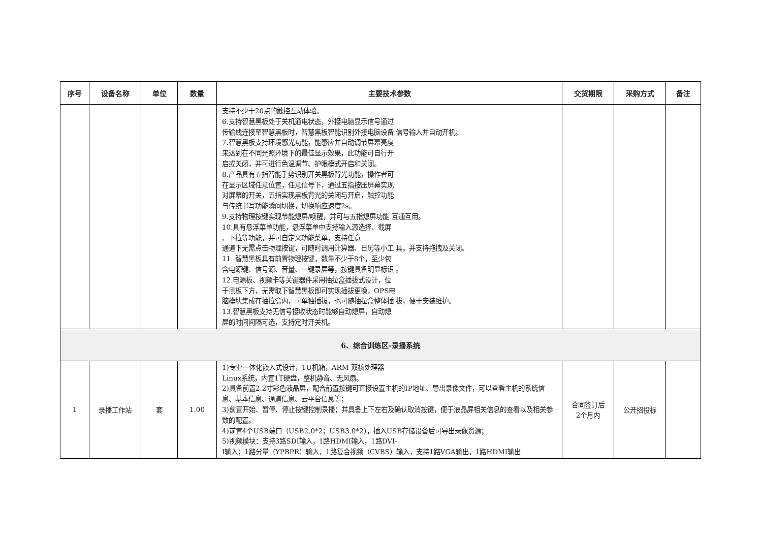| 序号 | 设备名称 | 单位 | 数量 | 主要技术参数 | 交货期限 | 采购方式 | 备注 |
| --- | --- | --- | --- | --- | --- | --- | --- |
| | | | | 支持不少于20点的触控互动体验。 6.支持智慧黑板处于关机通电状态，外接电脑显示信号通过 传输线连接至智慧黑板时，智慧黑板智能识别外接电脑设备 信号输入并自动开机。 7.智慧黑板支持环境感光功能，能感应并自动调节屏幕亮度 来达到在不同光照环境下的最佳显示效果，此功能可自行开 启或关闭，并可进行色温调节、护眼模式开启和关闭。 8.产品具有五指智能手势识别开关黑板背光功能，操作者可 在显示区域任意位置，任意信号下，通过五指按压屏幕实现 对屏幕的开关，五指实现黑板背光的关闭与开启，触控功能 与传统书写功能瞬间切换，切换响应速度2s。 9.支持物理按键实现节能熄屏/唤醒，并可与五指熄屏功能 互通互用。 10.具有悬浮菜单功能，悬浮菜单中支持输入源选择、截屏 、下拉等功能，并可自定义功能菜单，支持任意 通道下无需点击物理按键，可随时调用计算器、日历等小工 具，并支持拖拽及关闭。 11. 智慧黑板具有前置物理按键，数量不少于8个，至少包 含电源键、信号源、音量、一键录屏等，按键具备明显标识 。 12.电源板、视频卡等关键器件采用抽拉盒插拔式设计，位 于黑板下方，无需取下智慧黑板即可实现插拔更换，OPS电 脑模块集成在抽拉盒内，可单独插拔，也可随抽拉盒整体插 拔，便于安装维护。 13.智慧黑板支持无信号接收状态时能够自动熄屏，自动熄 屏的时间间隔可选，支持定时开关机。 | | | |
| 6、综合训练区-录播系统 | | | | | | | |
| 1 | 录播工作站 | 套 | 1.00 | 1)专业一体化嵌入式设计，1U机箱，ARM 双核处理器 Linux系统，内置1T硬盘，整机静音、无风扇。 2)具备前置2.2寸彩色液晶屏，配合前置按键可直接设置主机的IP地址、导出录像文件，可以查看主机的系统信息、基本信息、通道信息、云平台信息等； 3)前置开始、暂停、停止按键控制录播；并具备上下左右及确认取消按键，便于液晶屏相关信息的查看以及相关参数的配置。 4)前置4个USB端口（USB2.0*2；USB3.0*2），插入USB存储设备后可导出录像资源； 5)视频模块：支持3路SDI输入，1路HDMI输入，1路DVI- I输入；1路分量（YPBPR）输入，1路复合视频（CVBS）输入，支持1路VGA输出，1路HDMI输出 | 合同签订后 2个月内 | 公开招投标 | |